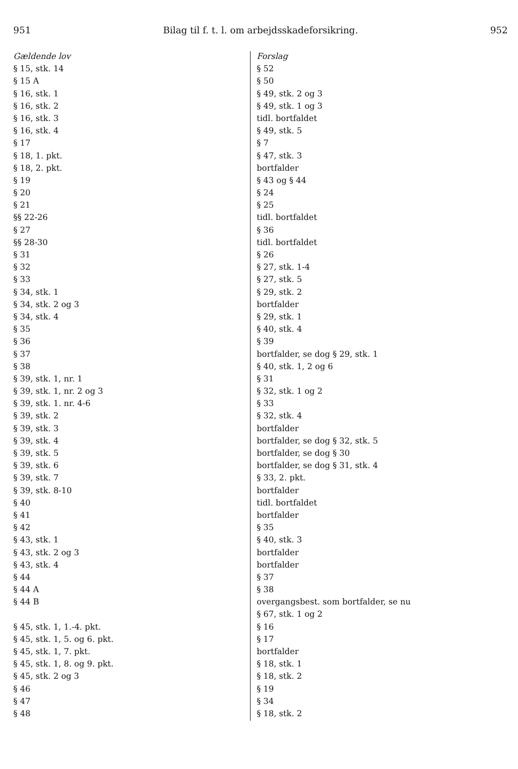951 Bilag til f. t. l. om arbejdsskadeforsikring. 952
| Gældende lov | Forslag |
| § 15, stk. 14 | § 52 |
| § 15 A | § 50 |
| § 16, stk. 1 | § 49, stk. 2 og 3 |
| § 16, stk. 2 | § 49, stk. 1 og 3 |
| § 16, stk. 3 | tidl. bortfaldet |
| § 16, stk. 4 | § 49, stk. 5 |
| § 17 | § 7 |
| § 18, 1. pkt. | § 47, stk. 3 |
| § 18, 2. pkt. | bortfalder |
| § 19 | § 43 og § 44 |
| § 20 | § 24 |
| § 21 | § 25 |
| §§ 22-26 | tidl. bortfaldet |
| § 27 | § 36 |
| §§ 28-30 | tidl. bortfaldet |
| § 31 | § 26 |
| § 32 | § 27, stk. 1-4 |
| § 33 | § 27, stk. 5 |
| § 34, stk. 1 | § 29, stk. 2 |
| § 34, stk. 2 og 3 | bortfalder |
| § 34, stk. 4 | § 29, stk. 1 |
| § 35 | § 40, stk. 4 |
| § 36 | § 39 |
| § 37 | bortfalder, se dog § 29, stk. 1 |
| § 38 | § 40, stk. 1, 2 og 6 |
| § 39, stk. 1, nr. 1 | § 31 |
| § 39, stk. 1, nr. 2 og 3 | § 32, stk. 1 og 2 |
| § 39, stk. 1. nr. 4-6 | § 33 |
| § 39, stk. 2 | § 32, stk. 4 |
| § 39, stk. 3 | bortfalder |
| § 39, stk. 4 | bortfalder, se dog § 32, stk. 5 |
| § 39, stk. 5 | bortfalder, se dog § 30 |
| § 39, stk. 6 | bortfalder, se dog § 31, stk. 4 |
| § 39, stk. 7 | § 33, 2. pkt. |
| § 39, stk. 8-10 | bortfalder |
| § 40 | tidl. bortfaldet |
| § 41 | bortfalder |
| § 42 | § 35 |
| § 43, stk. 1 | § 40, stk. 3 |
| § 43, stk. 2 og 3 | bortfalder |
| § 43, stk. 4 | bortfalder |
| § 44 | § 37 |
| § 44 A | § 38 |
| § 44 B | overgangsbest. som bortfalder, se nu |
| | § 67, stk. 1 og 2 |
| § 45, stk. 1, 1.-4. pkt. | § 16 |
| § 45, stk. 1, 5. og 6. pkt. | § 17 |
| § 45, stk. 1, 7. pkt. | bortfalder |
| § 45, stk. 1, 8. og 9. pkt. | § 18, stk. 1 |
| § 45, stk. 2 og 3 | § 18, stk. 2 |
| § 46 | § 19 |
| § 47 | § 34 |
| § 48 | § 18, stk. 2 |